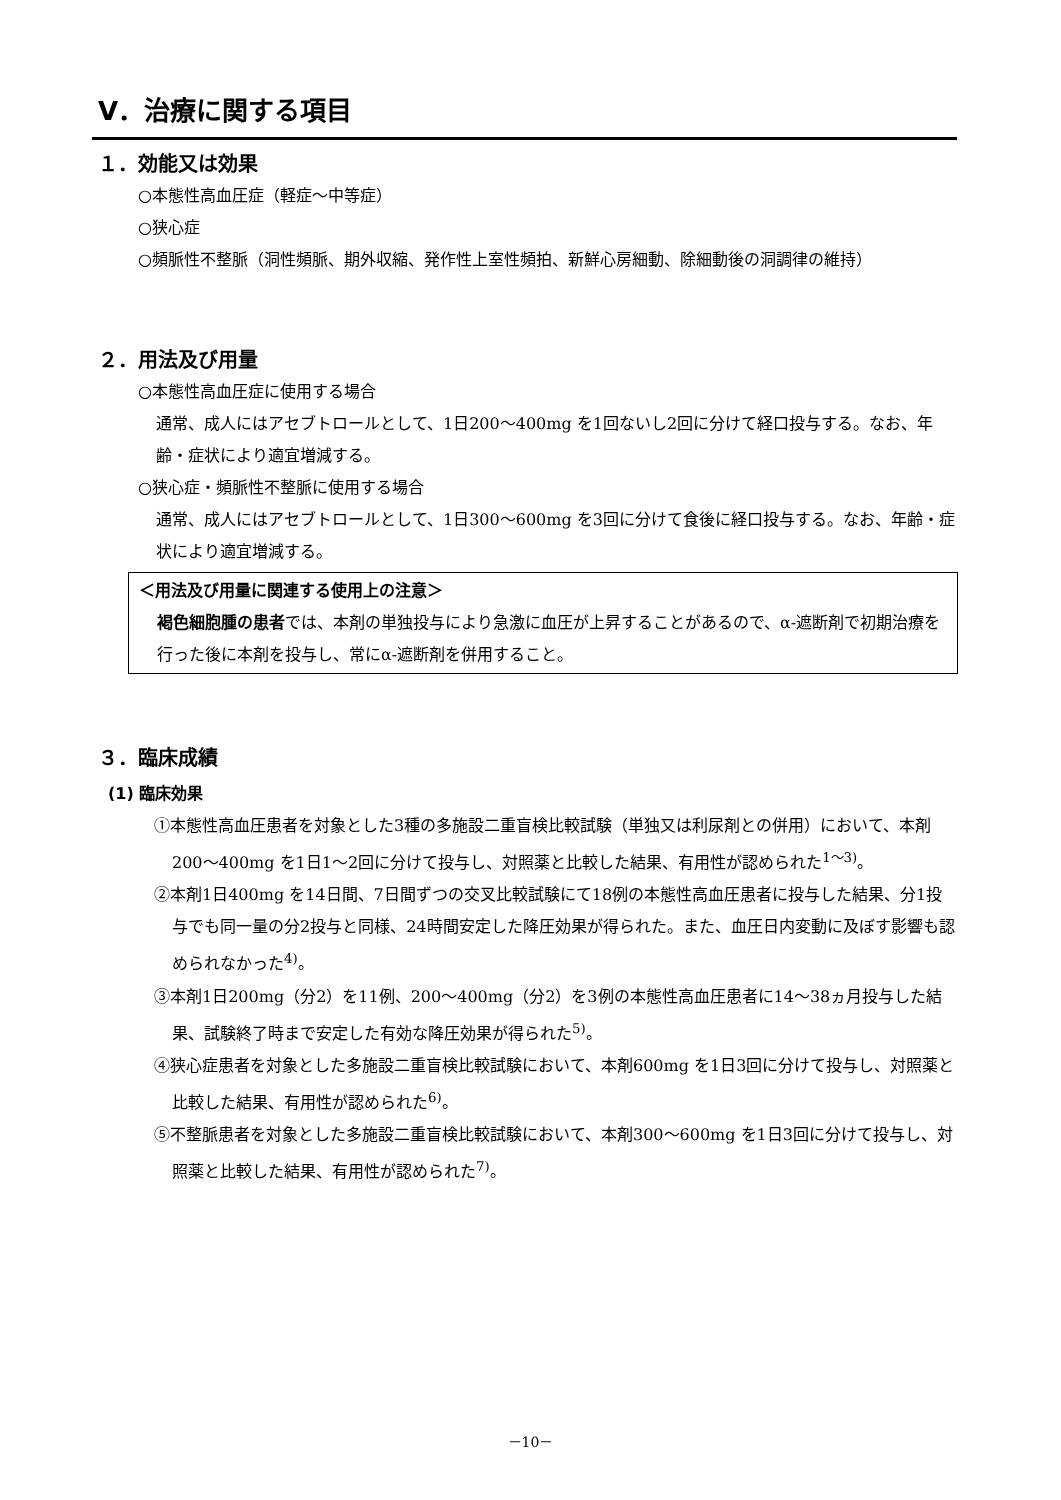Ⅴ．治療に関する項目
１．効能又は効果
○本態性高血圧症（軽症～中等症）
○狭心症
○頻脈性不整脈（洞性頻脈、期外収縮、発作性上室性頻拍、新鮮心房細動、除細動後の洞調律の維持）
２．用法及び用量
○本態性高血圧症に使用する場合
通常、成人にはアセブトロールとして、1日200～400mg を1回ないし2回に分けて経口投与する。なお、年齢・症状により適宜増減する。
○狭心症・頻脈性不整脈に使用する場合
通常、成人にはアセブトロールとして、1日300～600mg を3回に分けて食後に経口投与する。なお、年齢・症状により適宜増減する。
＜用法及び用量に関連する使用上の注意＞
褐色細胞腫の患者では、本剤の単独投与により急激に血圧が上昇することがあるので、α-遮断剤で初期治療を行った後に本剤を投与し、常にα-遮断剤を併用すること。
３．臨床成績
(1) 臨床効果
①本態性高血圧患者を対象とした3種の多施設二重盲検比較試験（単独又は利尿剤との併用）において、本剤200～400mg を1日1～2回に分けて投与し、対照薬と比較した結果、有用性が認められた<sup>1～3)</sup>。
②本剤1日400mg を14日間、7日間ずつの交叉比較試験にて18例の本態性高血圧患者に投与した結果、分1投与でも同一量の分2投与と同様、24時間安定した降圧効果が得られた。また、血圧日内変動に及ぼす影響も認められなかった<sup>4)</sup>。
③本剤1日200mg（分2）を11例、200～400mg（分2）を3例の本態性高血圧患者に14～38ヵ月投与した結果、試験終了時まで安定した有効な降圧効果が得られた<sup>5)</sup>。
④狭心症患者を対象とした多施設二重盲検比較試験において、本剤600mg を1日3回に分けて投与し、対照薬と比較した結果、有用性が認められた<sup>6)</sup>。
⑤不整脈患者を対象とした多施設二重盲検比較試験において、本剤300～600mg を1日3回に分けて投与し、対照薬と比較した結果、有用性が認められた<sup>7)</sup>。
－10－